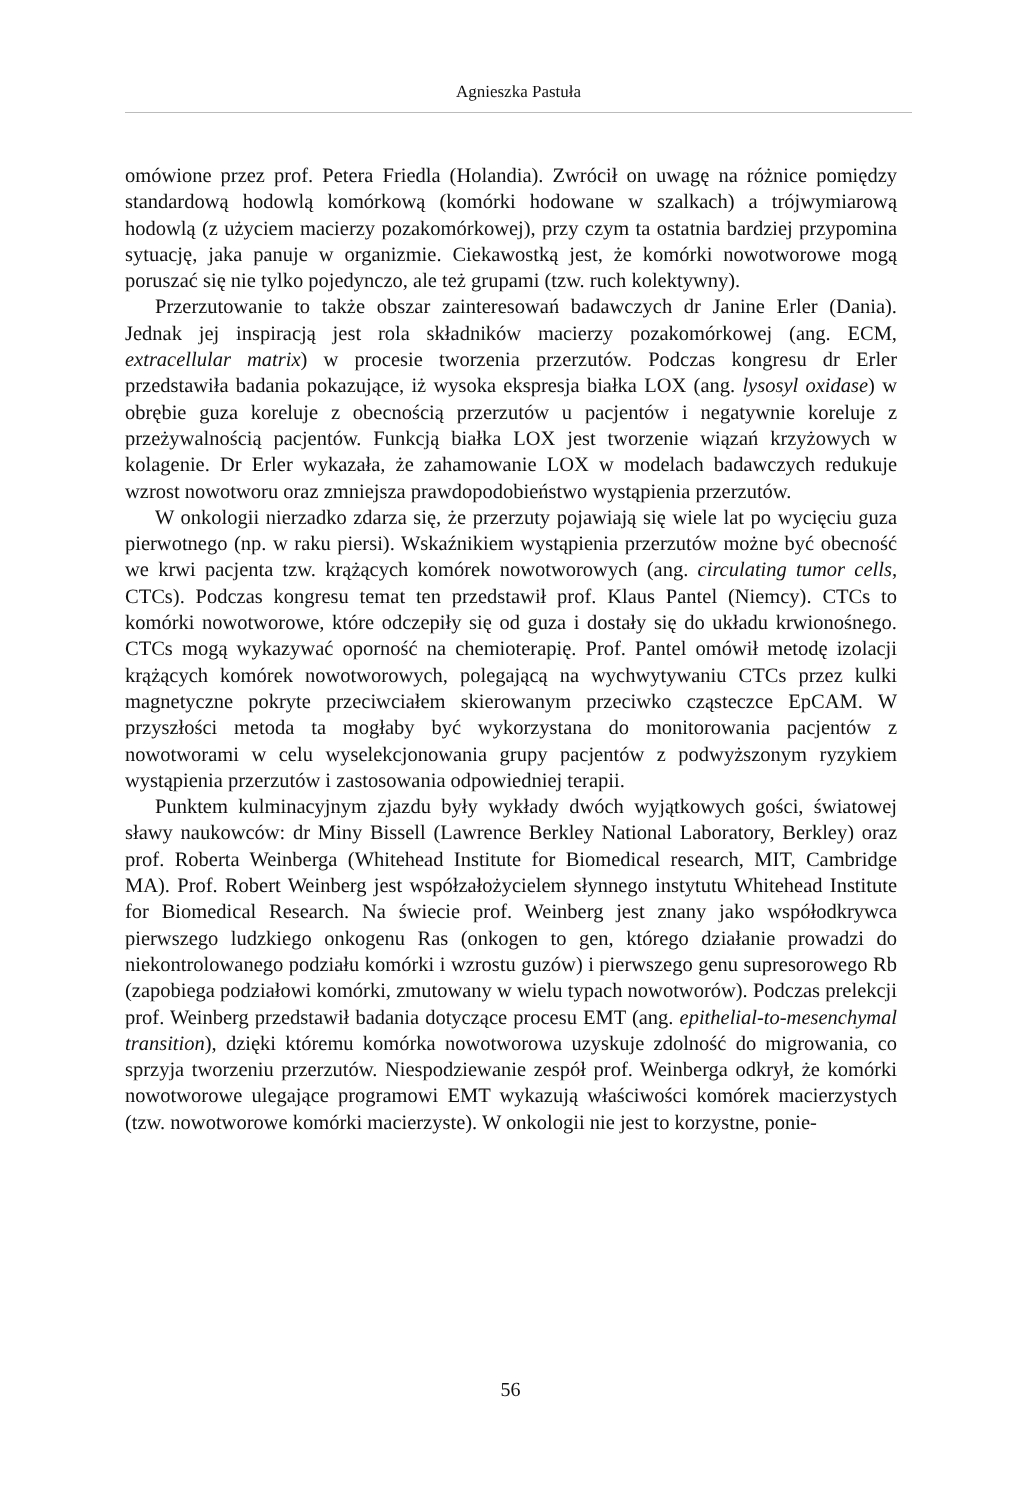Agnieszka Pastuła
omówione przez prof. Petera Friedla (Holandia). Zwrócił on uwagę na różnice pomiędzy standardową hodowlą komórkową (komórki hodowane w szalkach) a trójwymiarową hodowlą (z użyciem macierzy pozakomórkowej), przy czym ta ostatnia bardziej przypomina sytuację, jaka panuje w organizmie. Ciekawostką jest, że komórki nowotworowe mogą poruszać się nie tylko pojedynczo, ale też grupami (tzw. ruch kolektywny).
Przerzutowanie to także obszar zainteresowań badawczych dr Janine Erler (Dania). Jednak jej inspiracją jest rola składników macierzy pozakomórkowej (ang. ECM, extracellular matrix) w procesie tworzenia przerzutów. Podczas kongresu dr Erler przedstawiła badania pokazujące, iż wysoka ekspresja białka LOX (ang. lysosyl oxidase) w obrębie guza koreluje z obecnością przerzutów u pacjentów i negatywnie koreluje z przeżywalnością pacjentów. Funkcją białka LOX jest tworzenie wiązań krzyżowych w kolagenie. Dr Erler wykazała, że zahamowanie LOX w modelach badawczych redukuje wzrost nowotworu oraz zmniejsza prawdopodobieństwo wystąpienia przerzutów.
W onkologii nierzadko zdarza się, że przerzuty pojawiają się wiele lat po wycięciu guza pierwotnego (np. w raku piersi). Wskaźnikiem wystąpienia przerzutów możne być obecność we krwi pacjenta tzw. krążących komórek nowotworowych (ang. circulating tumor cells, CTCs). Podczas kongresu temat ten przedstawił prof. Klaus Pantel (Niemcy). CTCs to komórki nowotworowe, które odczepiły się od guza i dostały się do układu krwionośnego. CTCs mogą wykazywać oporność na chemioterapię. Prof. Pantel omówił metodę izolacji krążących komórek nowotworowych, polegającą na wychwytywaniu CTCs przez kulki magnetyczne pokryte przeciwciałem skierowanym przeciwko cząsteczce EpCAM. W przyszłości metoda ta mogłaby być wykorzystana do monitorowania pacjentów z nowotworami w celu wyselekcjonowania grupy pacjentów z podwyższonym ryzykiem wystąpienia przerzutów i zastosowania odpowiedniej terapii.
Punktem kulminacyjnym zjazdu były wykłady dwóch wyjątkowych gości, światowej sławy naukowców: dr Miny Bissell (Lawrence Berkley National Laboratory, Berkley) oraz prof. Roberta Weinberga (Whitehead Institute for Biomedical research, MIT, Cambridge MA). Prof. Robert Weinberg jest współzałożycielem słynnego instytutu Whitehead Institute for Biomedical Research. Na świecie prof. Weinberg jest znany jako współodkrywca pierwszego ludzkiego onkogenu Ras (onkogen to gen, którego działanie prowadzi do niekontrolowanego podziału komórki i wzrostu guzów) i pierwszego genu supresorowego Rb (zapobiega podziałowi komórki, zmutowany w wielu typach nowotworów). Podczas prelekcji prof. Weinberg przedstawił badania dotyczące procesu EMT (ang. epithelial-to-mesenchymal transition), dzięki któremu komórka nowotworowa uzyskuje zdolność do migrowania, co sprzyja tworzeniu przerzutów. Niespodziewanie zespół prof. Weinberga odkrył, że komórki nowotworowe ulegające programowi EMT wykazują właściwości komórek macierzystych (tzw. nowotworowe komórki macierzyste). W onkologii nie jest to korzystne, ponie-
56